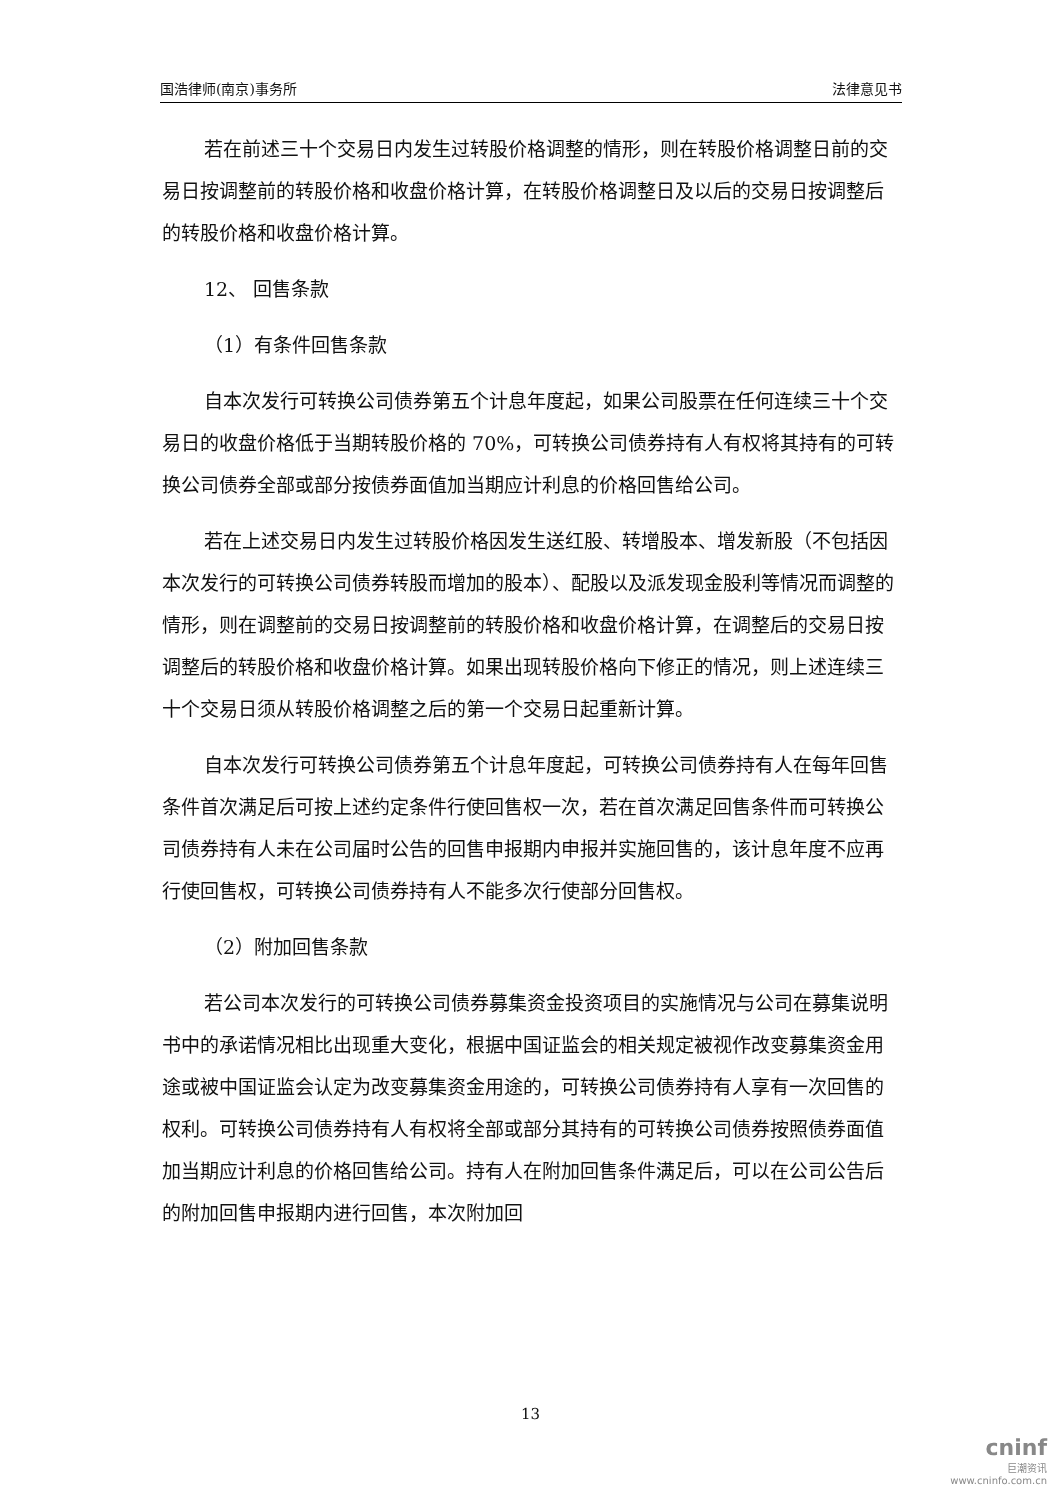国浩律师(南京)事务所 法律意见书
若在前述三十个交易日内发生过转股价格调整的情形，则在转股价格调整日前的交易日按调整前的转股价格和收盘价格计算，在转股价格调整日及以后的交易日按调整后的转股价格和收盘价格计算。
12、 回售条款
（1）有条件回售条款
自本次发行可转换公司债券第五个计息年度起，如果公司股票在任何连续三十个交易日的收盘价格低于当期转股价格的 70%，可转换公司债券持有人有权将其持有的可转换公司债券全部或部分按债券面值加当期应计利息的价格回售给公司。
若在上述交易日内发生过转股价格因发生送红股、转增股本、增发新股（不包括因本次发行的可转换公司债券转股而增加的股本）、配股以及派发现金股利等情况而调整的情形，则在调整前的交易日按调整前的转股价格和收盘价格计算，在调整后的交易日按调整后的转股价格和收盘价格计算。如果出现转股价格向下修正的情况，则上述连续三十个交易日须从转股价格调整之后的第一个交易日起重新计算。
自本次发行可转换公司债券第五个计息年度起，可转换公司债券持有人在每年回售条件首次满足后可按上述约定条件行使回售权一次，若在首次满足回售条件而可转换公司债券持有人未在公司届时公告的回售申报期内申报并实施回售的，该计息年度不应再行使回售权，可转换公司债券持有人不能多次行使部分回售权。
（2）附加回售条款
若公司本次发行的可转换公司债券募集资金投资项目的实施情况与公司在募集说明书中的承诺情况相比出现重大变化，根据中国证监会的相关规定被视作改变募集资金用途或被中国证监会认定为改变募集资金用途的，可转换公司债券持有人享有一次回售的权利。可转换公司债券持有人有权将全部或部分其持有的可转换公司债券按照债券面值加当期应计利息的价格回售给公司。持有人在附加回售条件满足后，可以在公司公告后的附加回售申报期内进行回售，本次附加回
13
cninf
巨潮资讯
www.cninfo.com.cn